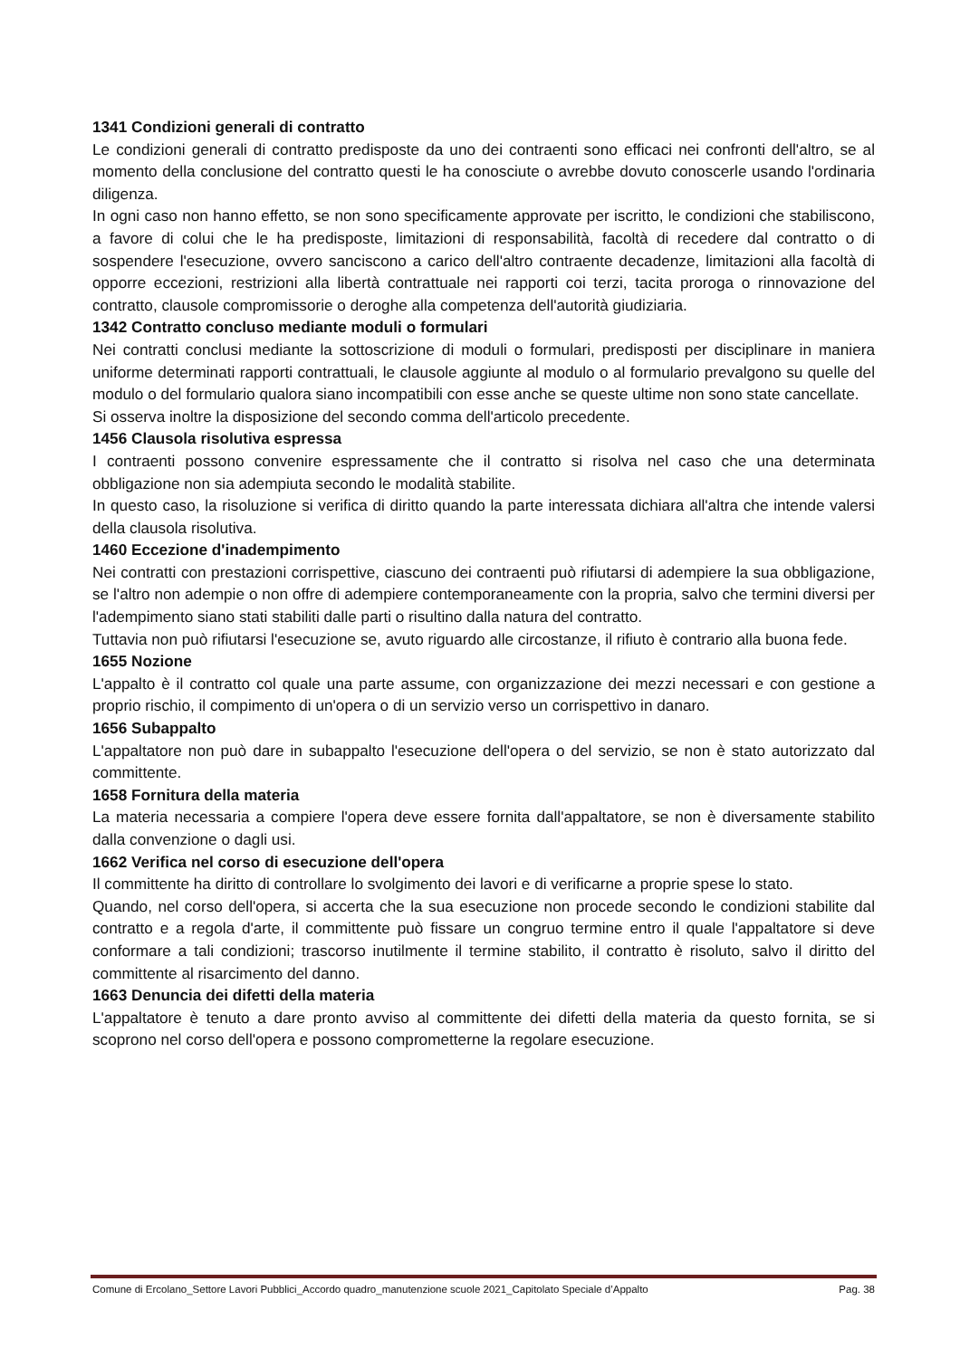1341 Condizioni generali di contratto
Le condizioni generali di contratto predisposte da uno dei contraenti sono efficaci nei confronti dell'altro, se al momento della conclusione del contratto questi le ha conosciute o avrebbe dovuto conoscerle usando l'ordinaria diligenza.
In ogni caso non hanno effetto, se non sono specificamente approvate per iscritto, le condizioni che stabiliscono, a favore di colui che le ha predisposte, limitazioni di responsabilità, facoltà di recedere dal contratto o di sospendere l'esecuzione, ovvero sanciscono a carico dell'altro contraente decadenze, limitazioni alla facoltà di opporre eccezioni, restrizioni alla libertà contrattuale nei rapporti coi terzi, tacita proroga o rinnovazione del contratto, clausole compromissorie o deroghe alla competenza dell'autorità giudiziaria.
1342 Contratto concluso mediante moduli o formulari
Nei contratti conclusi mediante la sottoscrizione di moduli o formulari, predisposti per disciplinare in maniera uniforme determinati rapporti contrattuali, le clausole aggiunte al modulo o al formulario prevalgono su quelle del modulo o del formulario qualora siano incompatibili con esse anche se queste ultime non sono state cancellate.
Si osserva inoltre la disposizione del secondo comma dell'articolo precedente.
1456 Clausola risolutiva espressa
I contraenti possono convenire espressamente che il contratto si risolva nel caso che una determinata obbligazione non sia adempiuta secondo le modalità stabilite.
In questo caso, la risoluzione si verifica di diritto quando la parte interessata dichiara all'altra che intende valersi della clausola risolutiva.
1460 Eccezione d'inadempimento
Nei contratti con prestazioni corrispettive, ciascuno dei contraenti può rifiutarsi di adempiere la sua obbligazione, se l'altro non adempie o non offre di adempiere contemporaneamente con la propria, salvo che termini diversi per l'adempimento siano stati stabiliti dalle parti o risultino dalla natura del contratto.
Tuttavia non può rifiutarsi l'esecuzione se, avuto riguardo alle circostanze, il rifiuto è contrario alla buona fede.
1655 Nozione
L'appalto è il contratto col quale una parte assume, con organizzazione dei mezzi necessari e con gestione a proprio rischio, il compimento di un'opera o di un servizio verso un corrispettivo in danaro.
1656 Subappalto
L'appaltatore non può dare in subappalto l'esecuzione dell'opera o del servizio, se non è stato autorizzato dal committente.
1658 Fornitura della materia
La materia necessaria a compiere l'opera deve essere fornita dall'appaltatore, se non è diversamente stabilito dalla convenzione o dagli usi.
1662 Verifica nel corso di esecuzione dell'opera
Il committente ha diritto di controllare lo svolgimento dei lavori e di verificarne a proprie spese lo stato.
Quando, nel corso dell'opera, si accerta che la sua esecuzione non procede secondo le condizioni stabilite dal contratto e a regola d'arte, il committente può fissare un congruo termine entro il quale l'appaltatore si deve conformare a tali condizioni; trascorso inutilmente il termine stabilito, il contratto è risoluto, salvo il diritto del committente al risarcimento del danno.
1663 Denuncia dei difetti della materia
L'appaltatore è tenuto a dare pronto avviso al committente dei difetti della materia da questo fornita, se si scoprono nel corso dell'opera e possono comprometterne la regolare esecuzione.
Comune di Ercolano_Settore Lavori Pubblici_Accordo quadro_manutenzione scuole 2021_Capitolato Speciale d’Appalto Pag. 38